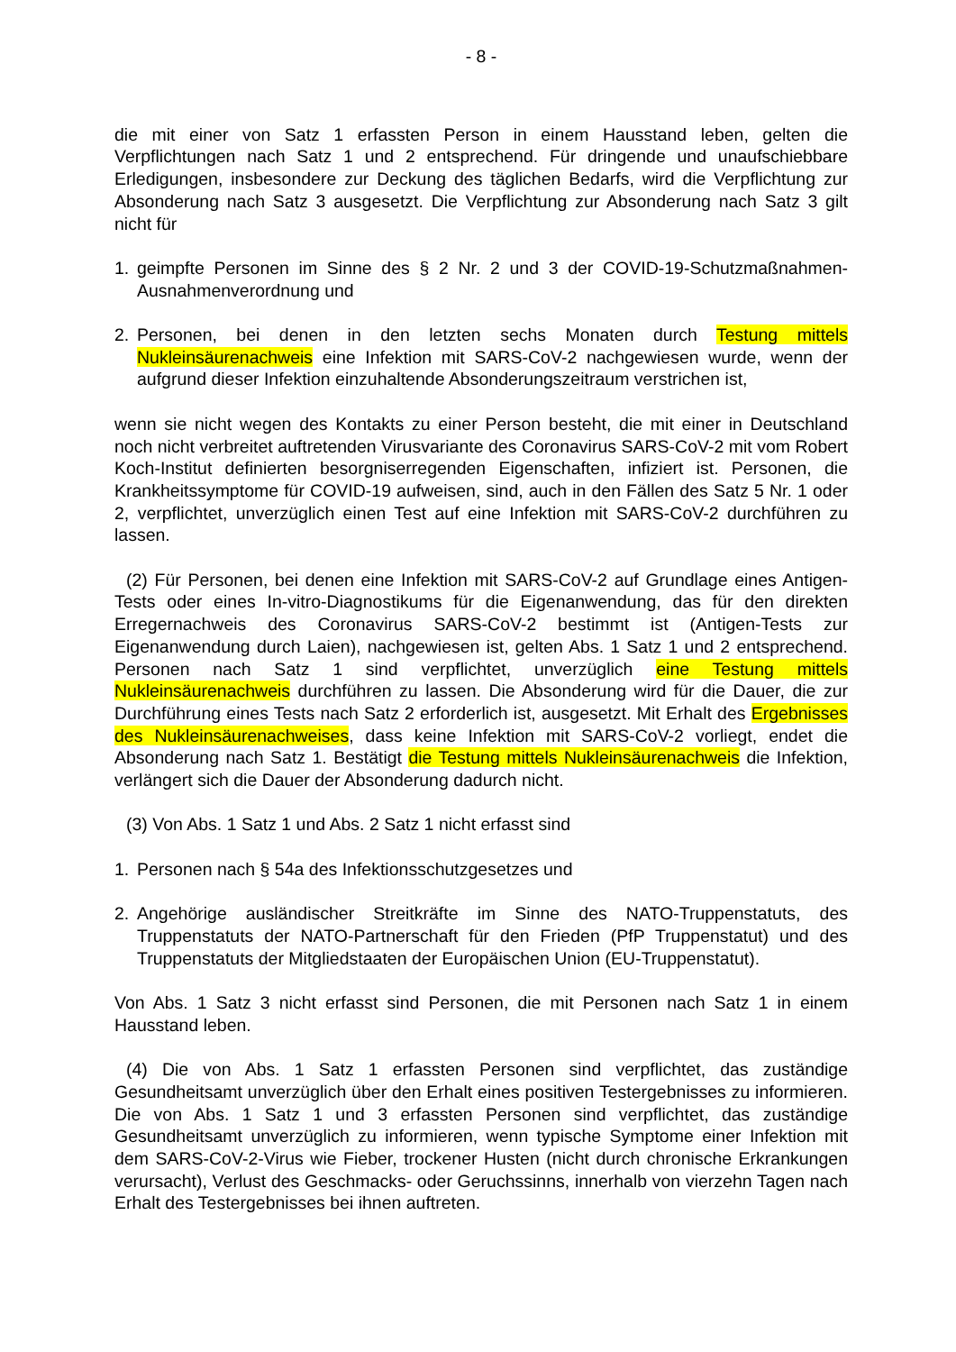- 8 -
die mit einer von Satz 1 erfassten Person in einem Hausstand leben, gelten die Verpflichtungen nach Satz 1 und 2 entsprechend. Für dringende und unaufschiebbare Erledigungen, insbesondere zur Deckung des täglichen Bedarfs, wird die Verpflichtung zur Absonderung nach Satz 3 ausgesetzt. Die Verpflichtung zur Absonderung nach Satz 3 gilt nicht für
1. geimpfte Personen im Sinne des § 2 Nr. 2 und 3 der COVID-19-Schutzmaßnahmen-Ausnahmenverordnung und
2. Personen, bei denen in den letzten sechs Monaten durch Testung mittels Nukleinsäurenachweis eine Infektion mit SARS-CoV-2 nachgewiesen wurde, wenn der aufgrund dieser Infektion einzuhaltende Absonderungszeitraum verstrichen ist,
wenn sie nicht wegen des Kontakts zu einer Person besteht, die mit einer in Deutschland noch nicht verbreitet auftretenden Virusvariante des Coronavirus SARS-CoV-2 mit vom Robert Koch-Institut definierten besorgniserregenden Eigenschaften, infiziert ist. Personen, die Krankheitssymptome für COVID-19 aufweisen, sind, auch in den Fällen des Satz 5 Nr. 1 oder 2, verpflichtet, unverzüglich einen Test auf eine Infektion mit SARS-CoV-2 durchführen zu lassen.
(2) Für Personen, bei denen eine Infektion mit SARS-CoV-2 auf Grundlage eines Antigen-Tests oder eines In-vitro-Diagnostikums für die Eigenanwendung, das für den direkten Erregernachweis des Coronavirus SARS-CoV-2 bestimmt ist (Antigen-Tests zur Eigenanwendung durch Laien), nachgewiesen ist, gelten Abs. 1 Satz 1 und 2 entsprechend. Personen nach Satz 1 sind verpflichtet, unverzüglich eine Testung mittels Nukleinsäurenachweis durchführen zu lassen. Die Absonderung wird für die Dauer, die zur Durchführung eines Tests nach Satz 2 erforderlich ist, ausgesetzt. Mit Erhalt des Ergebnisses des Nukleinsäurenachweises, dass keine Infektion mit SARS-CoV-2 vorliegt, endet die Absonderung nach Satz 1. Bestätigt die Testung mittels Nukleinsäurenachweis die Infektion, verlängert sich die Dauer der Absonderung dadurch nicht.
(3) Von Abs. 1 Satz 1 und Abs. 2 Satz 1 nicht erfasst sind
1. Personen nach § 54a des Infektionsschutzgesetzes und
2. Angehörige ausländischer Streitkräfte im Sinne des NATO-Truppenstatuts, des Truppenstatuts der NATO-Partnerschaft für den Frieden (PfP Truppenstatut) und des Truppenstatuts der Mitgliedstaaten der Europäischen Union (EU-Truppenstatut).
Von Abs. 1 Satz 3 nicht erfasst sind Personen, die mit Personen nach Satz 1 in einem Hausstand leben.
(4) Die von Abs. 1 Satz 1 erfassten Personen sind verpflichtet, das zuständige Gesundheitsamt unverzüglich über den Erhalt eines positiven Testergebnisses zu informieren. Die von Abs. 1 Satz 1 und 3 erfassten Personen sind verpflichtet, das zuständige Gesundheitsamt unverzüglich zu informieren, wenn typische Symptome einer Infektion mit dem SARS-CoV-2-Virus wie Fieber, trockener Husten (nicht durch chronische Erkrankungen verursacht), Verlust des Geschmacks- oder Geruchssinns, innerhalb von vierzehn Tagen nach Erhalt des Testergebnisses bei ihnen auftreten.